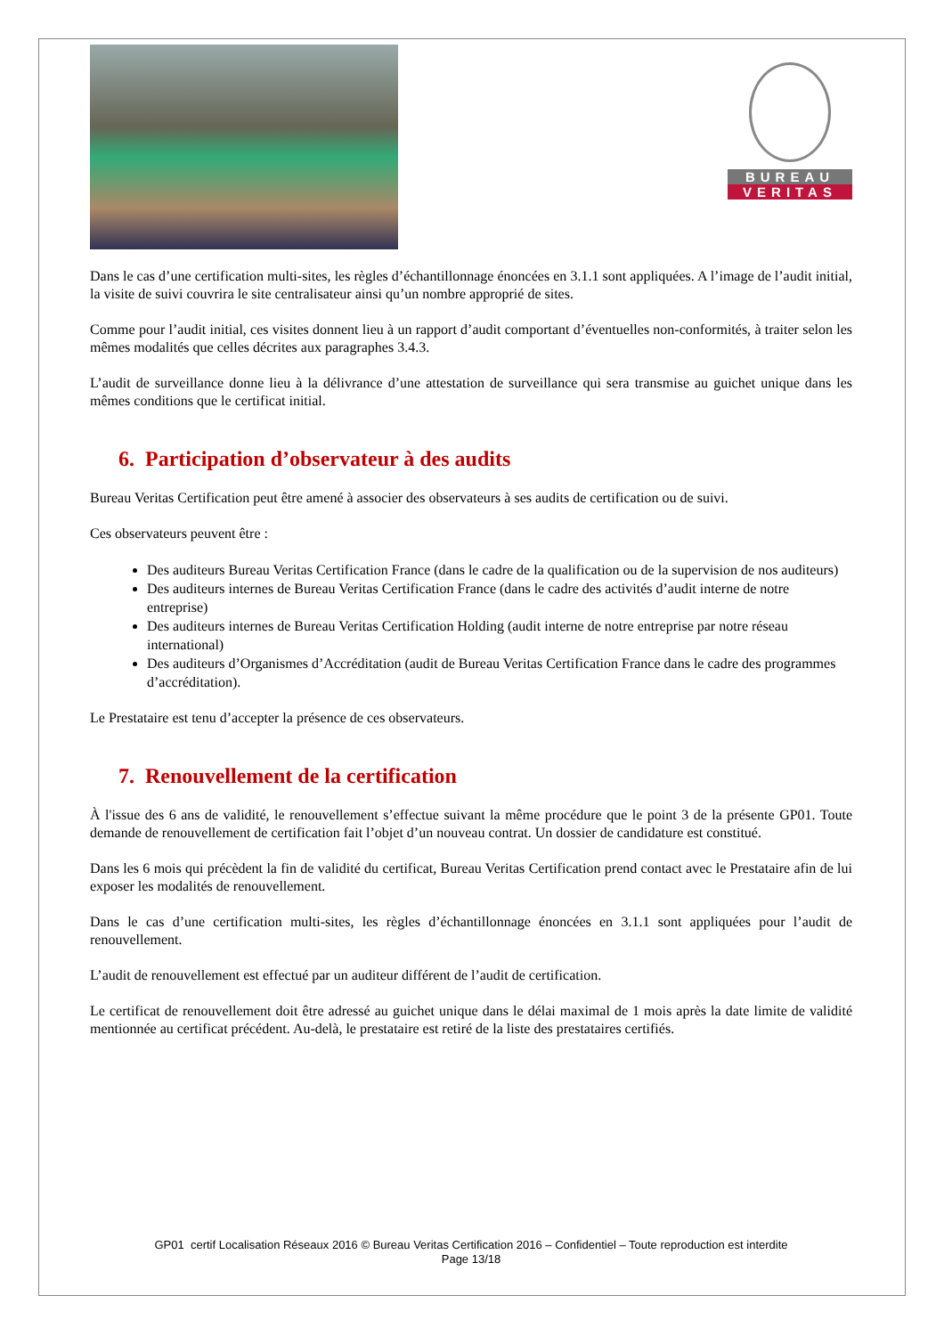BUREAU
VERITAS
Dans le cas d’une certification multi-sites, les règles d’échantillonnage énoncées en 3.1.1 sont appliquées. A l’image de l’audit initial, la visite de suivi couvrira le site centralisateur ainsi qu’un nombre approprié de sites.
Comme pour l’audit initial, ces visites donnent lieu à un rapport d’audit comportant d’éventuelles non-conformités, à traiter selon les mêmes modalités que celles décrites aux paragraphes 3.4.3.
L’audit de surveillance donne lieu à la délivrance d’une attestation de surveillance qui sera transmise au guichet unique dans les mêmes conditions que le certificat initial.
6. Participation d’observateur à des audits
Bureau Veritas Certification peut être amené à associer des observateurs à ses audits de certification ou de suivi.
Ces observateurs peuvent être :
Des auditeurs Bureau Veritas Certification France (dans le cadre de la qualification ou de la supervision de nos auditeurs)
Des auditeurs internes de Bureau Veritas Certification France (dans le cadre des activités d’audit interne de notre entreprise)
Des auditeurs internes de Bureau Veritas Certification Holding (audit interne de notre entreprise par notre réseau international)
Des auditeurs d’Organismes d’Accréditation (audit de Bureau Veritas Certification France dans le cadre des programmes d’accréditation).
Le Prestataire est tenu d’accepter la présence de ces observateurs.
7. Renouvellement de la certification
À l'issue des 6 ans de validité, le renouvellement s’effectue suivant la même procédure que le point 3 de la présente GP01. Toute demande de renouvellement de certification fait l’objet d’un nouveau contrat. Un dossier de candidature est constitué.
Dans les 6 mois qui précèdent la fin de validité du certificat, Bureau Veritas Certification prend contact avec le Prestataire afin de lui exposer les modalités de renouvellement.
Dans le cas d’une certification multi-sites, les règles d’échantillonnage énoncées en 3.1.1 sont appliquées pour l’audit de renouvellement.
L’audit de renouvellement est effectué par un auditeur différent de l’audit de certification.
Le certificat de renouvellement doit être adressé au guichet unique dans le délai maximal de 1 mois après la date limite de validité mentionnée au certificat précédent. Au-delà, le prestataire est retiré de la liste des prestataires certifiés.
GP01 certif Localisation Réseaux 2016 © Bureau Veritas Certification 2016 – Confidentiel – Toute reproduction est interdite
Page 13/18